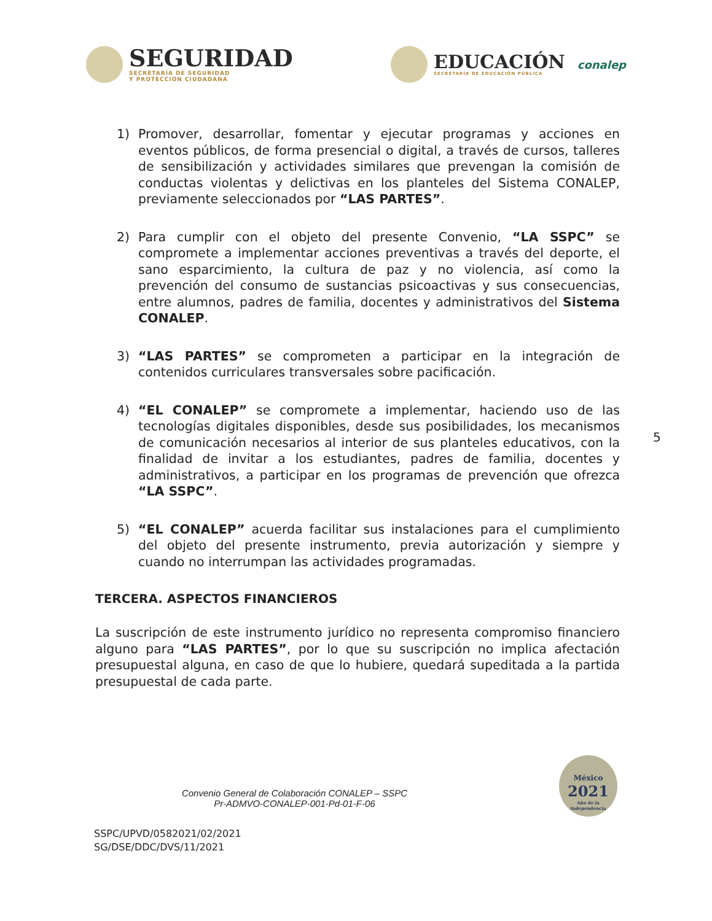SEGURIDAD
SECRETARÍA DE SEGURIDAD
Y PROTECCIÓN CIUDADANA
EDUCACIÓN
SECRETARÍA DE EDUCACIÓN PÚBLICA
conalep
1) Promover, desarrollar, fomentar y ejecutar programas y acciones en eventos públicos, de forma presencial o digital, a través de cursos, talleres de sensibilización y actividades similares que prevengan la comisión de conductas violentas y delictivas en los planteles del Sistema CONALEP, previamente seleccionados por “LAS PARTES”.
2) Para cumplir con el objeto del presente Convenio, “LA SSPC” se compromete a implementar acciones preventivas a través del deporte, el sano esparcimiento, la cultura de paz y no violencia, así como la prevención del consumo de sustancias psicoactivas y sus consecuencias, entre alumnos, padres de familia, docentes y administrativos del Sistema CONALEP.
3) “LAS PARTES” se comprometen a participar en la integración de contenidos curriculares transversales sobre pacificación.
4) “EL CONALEP” se compromete a implementar, haciendo uso de las tecnologías digitales disponibles, desde sus posibilidades, los mecanismos de comunicación necesarios al interior de sus planteles educativos, con la finalidad de invitar a los estudiantes, padres de familia, docentes y administrativos, a participar en los programas de prevención que ofrezca “LA SSPC”.
5) “EL CONALEP” acuerda facilitar sus instalaciones para el cumplimiento del objeto del presente instrumento, previa autorización y siempre y cuando no interrumpan las actividades programadas.
TERCERA. ASPECTOS FINANCIEROS
La suscripción de este instrumento jurídico no representa compromiso financiero alguno para “LAS PARTES”, por lo que su suscripción no implica afectación presupuestal alguna, en caso de que lo hubiere, quedará supeditada a la partida presupuestal de cada parte.
Convenio General de Colaboración CONALEP – SSPC
Pr-ADMVO-CONALEP-001-Pd-01-F-06
SSPC/UPVD/0582021/02/2021
SG/DSE/DDC/DVS/11/2021
5
México
2021
Año de la Independencia